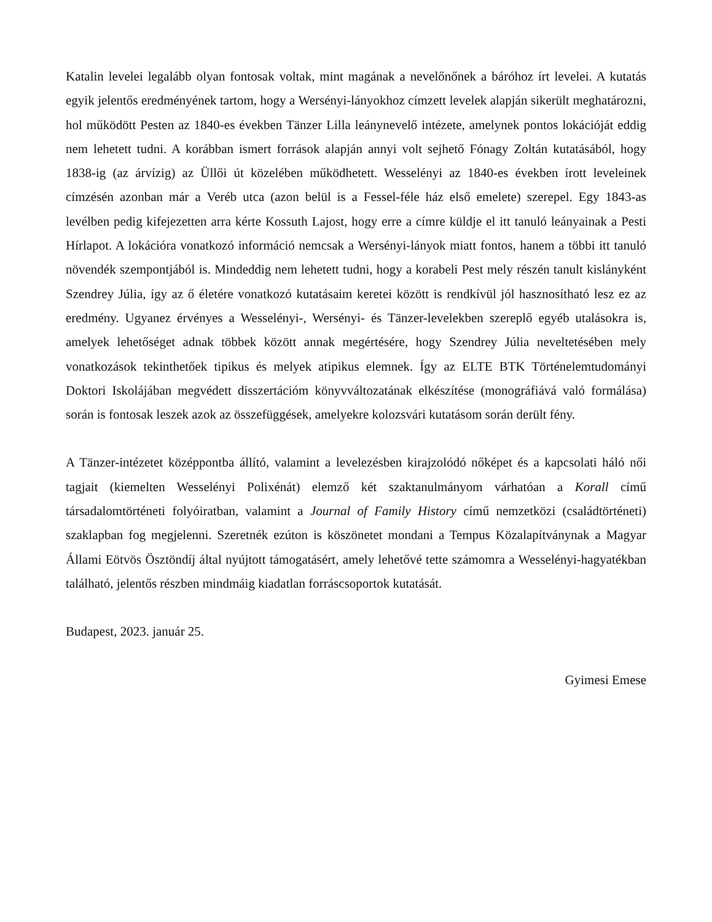Katalin levelei legalább olyan fontosak voltak, mint magának a nevelőnőnek a báróhoz írt levelei. A kutatás egyik jelentős eredményének tartom, hogy a Wersényi-lányokhoz címzett levelek alapján sikerült meghatározni, hol működött Pesten az 1840-es években Tänzer Lilla leánynevelő intézete, amelynek pontos lokációját eddig nem lehetett tudni. A korábban ismert források alapján annyi volt sejhető Fónagy Zoltán kutatásából, hogy 1838-ig (az árvízig) az Üllői út közelében működhetett. Wesselényi az 1840-es években írott leveleinek címzésén azonban már a Veréb utca (azon belül is a Fessel-féle ház első emelete) szerepel. Egy 1843-as levélben pedig kifejezetten arra kérte Kossuth Lajost, hogy erre a címre küldje el itt tanuló leányainak a Pesti Hírlapot. A lokációra vonatkozó információ nemcsak a Wersényi-lányok miatt fontos, hanem a többi itt tanuló növendék szempontjából is. Mindeddig nem lehetett tudni, hogy a korabeli Pest mely részén tanult kislányként Szendrey Júlia, így az ő életére vonatkozó kutatásaim keretei között is rendkívül jól hasznosítható lesz ez az eredmény. Ugyanez érvényes a Wesselényi-, Wersényi- és Tänzer-levelekben szereplő egyéb utalásokra is, amelyek lehetőséget adnak többek között annak megértésére, hogy Szendrey Júlia neveltetésében mely vonatkozások tekinthetőek tipikus és melyek atipikus elemnek. Így az ELTE BTK Történelemtudományi Doktori Iskolájában megvédett disszertációm könyvváltozatának elkészítése (monográfiává való formálása) során is fontosak leszek azok az összefüggések, amelyekre kolozsvári kutatásom során derült fény.
A Tänzer-intézetet középpontba állító, valamint a levelezésben kirajzolódó nőképet és a kapcsolati háló női tagjait (kiemelten Wesselényi Polixénát) elemző két szaktanulmányom várhatóan a Korall című társadalomtörténeti folyóiratban, valamint a Journal of Family History című nemzetközi (családtörténeti) szaklapban fog megjelenni. Szeretnék ezúton is köszönetet mondani a Tempus Közalapítványnak a Magyar Állami Eötvös Ösztöndíj által nyújtott támogatásért, amely lehetővé tette számomra a Wesselényi-hagyatékban található, jelentős részben mindmáig kiadatlan forráscsoportok kutatását.
Budapest, 2023. január 25.
Gyimesi Emese